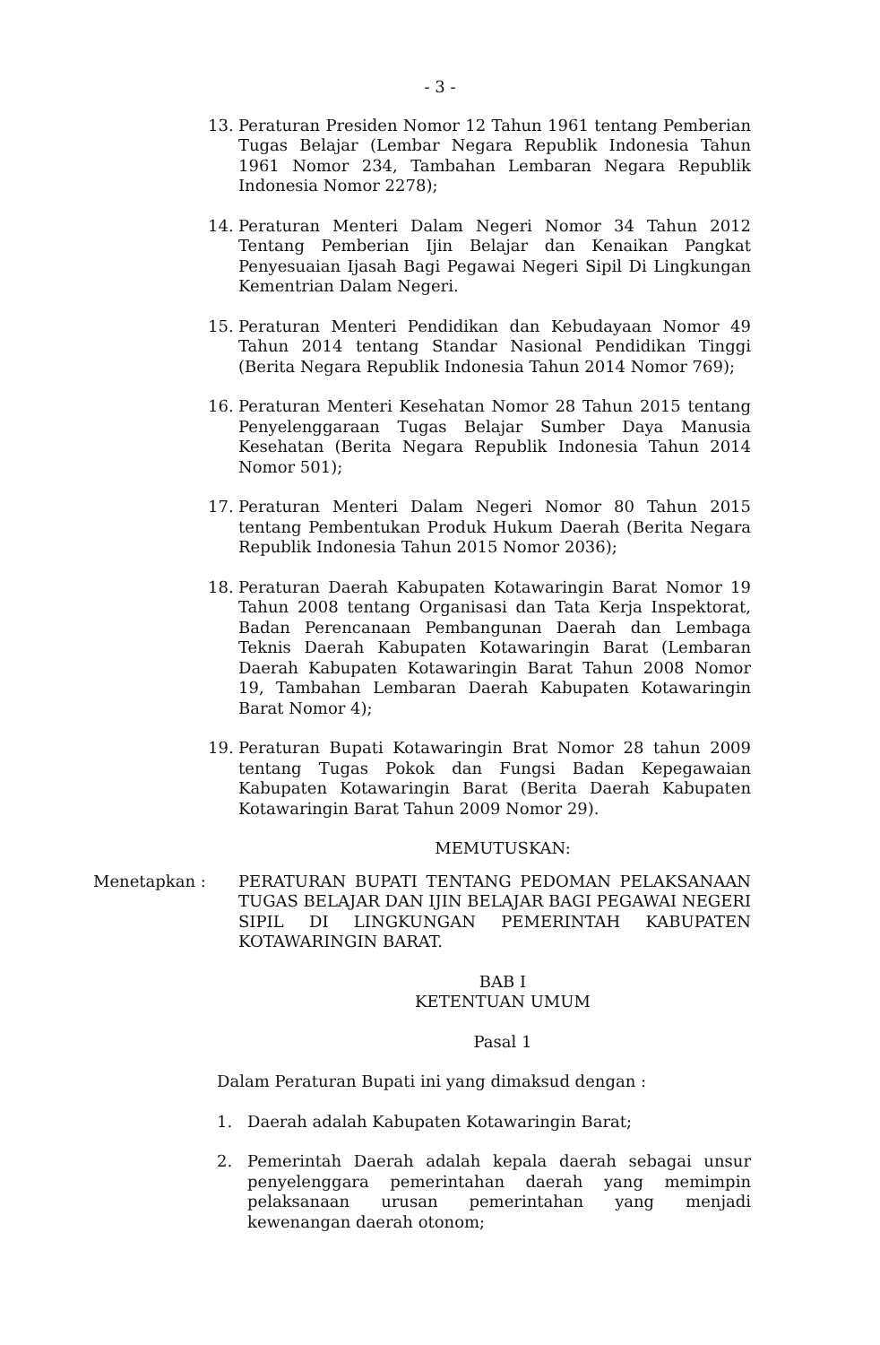- 3 -
13. Peraturan Presiden Nomor 12 Tahun 1961 tentang Pemberian Tugas Belajar (Lembar Negara Republik Indonesia Tahun 1961 Nomor 234, Tambahan Lembaran Negara Republik Indonesia Nomor 2278);
14. Peraturan Menteri Dalam Negeri Nomor 34 Tahun 2012 Tentang Pemberian Ijin Belajar dan Kenaikan Pangkat Penyesuaian Ijasah Bagi Pegawai Negeri Sipil Di Lingkungan Kementrian Dalam Negeri.
15. Peraturan Menteri Pendidikan dan Kebudayaan Nomor 49 Tahun 2014 tentang Standar Nasional Pendidikan Tinggi (Berita Negara Republik Indonesia Tahun 2014 Nomor 769);
16. Peraturan Menteri Kesehatan Nomor 28 Tahun 2015 tentang Penyelenggaraan Tugas Belajar Sumber Daya Manusia Kesehatan (Berita Negara Republik Indonesia Tahun 2014 Nomor 501);
17. Peraturan Menteri Dalam Negeri Nomor 80 Tahun 2015 tentang Pembentukan Produk Hukum Daerah (Berita Negara Republik Indonesia Tahun 2015 Nomor 2036);
18. Peraturan Daerah Kabupaten Kotawaringin Barat Nomor 19 Tahun 2008 tentang Organisasi dan Tata Kerja Inspektorat, Badan Perencanaan Pembangunan Daerah dan Lembaga Teknis Daerah Kabupaten Kotawaringin Barat (Lembaran Daerah Kabupaten Kotawaringin Barat Tahun 2008 Nomor 19, Tambahan Lembaran Daerah Kabupaten Kotawaringin Barat Nomor 4);
19. Peraturan Bupati Kotawaringin Brat Nomor 28 tahun 2009 tentang Tugas Pokok dan Fungsi Badan Kepegawaian Kabupaten Kotawaringin Barat (Berita Daerah Kabupaten Kotawaringin Barat Tahun 2009 Nomor 29).
MEMUTUSKAN:
Menetapkan : PERATURAN BUPATI TENTANG PEDOMAN PELAKSANAAN TUGAS BELAJAR DAN IJIN BELAJAR BAGI PEGAWAI NEGERI SIPIL DI LINGKUNGAN PEMERINTAH KABUPATEN KOTAWARINGIN BARAT.
BAB I
KETENTUAN UMUM
Pasal 1
Dalam Peraturan Bupati ini yang dimaksud dengan :
1. Daerah adalah Kabupaten Kotawaringin Barat;
2. Pemerintah Daerah adalah kepala daerah sebagai unsur penyelenggara pemerintahan daerah yang memimpin pelaksanaan urusan pemerintahan yang menjadi kewenangan daerah otonom;